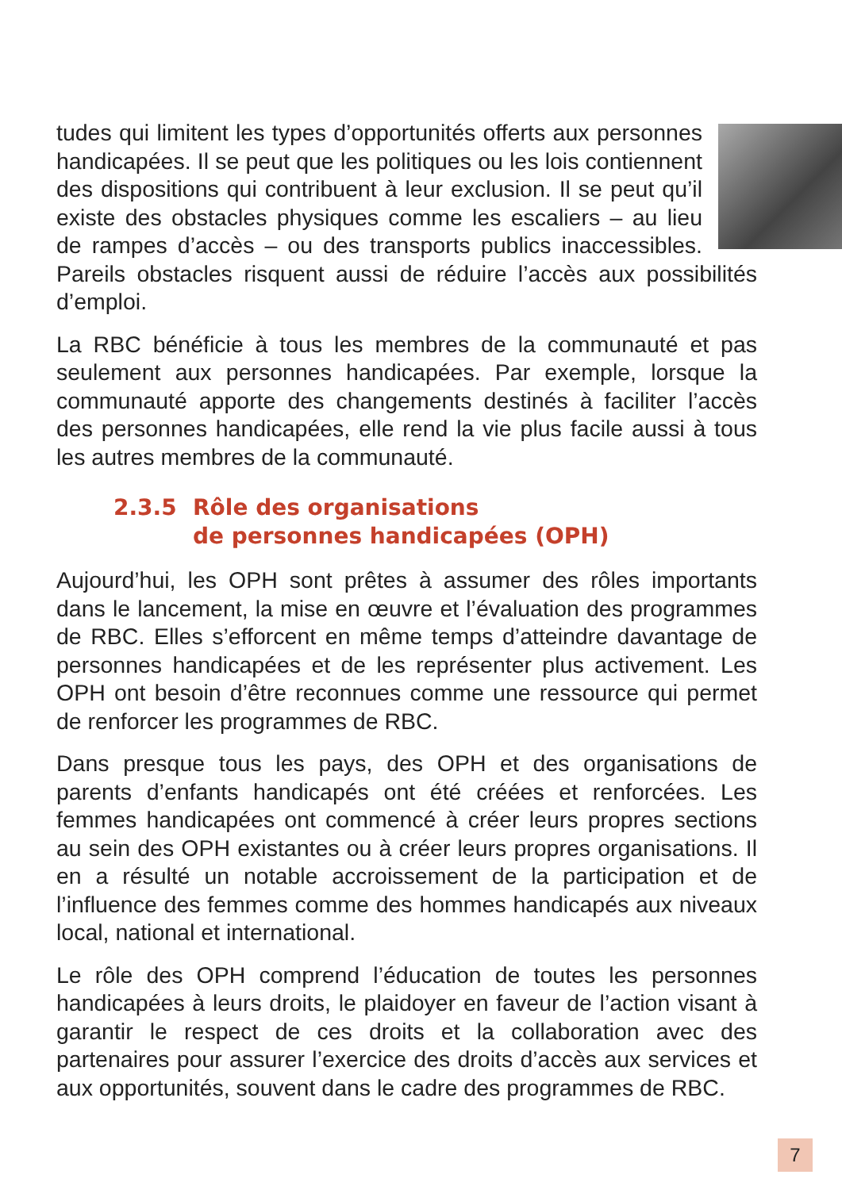tudes qui limitent les types d’opportunités offerts aux personnes handicapées. Il se peut que les politiques ou les lois contiennent des dispositions qui contribuent à leur exclusion. Il se peut qu’il existe des obstacles physiques comme les escaliers – au lieu de rampes d’accès – ou des transports publics inaccessibles. Pareils obstacles risquent aussi de réduire l’accès aux possibilités d’emploi.
La RBC bénéficie à tous les membres de la communauté et pas seulement aux personnes handicapées. Par exemple, lorsque la communauté apporte des changements destinés à faciliter l’accès des personnes handicapées, elle rend la vie plus facile aussi à tous les autres membres de la communauté.
2.3.5 Rôle des organisations
de personnes handicapées (OPH)
Aujourd’hui, les OPH sont prêtes à assumer des rôles importants dans le lancement, la mise en œuvre et l’évaluation des programmes de RBC. Elles s’efforcent en même temps d’atteindre davantage de personnes handicapées et de les représenter plus activement. Les OPH ont besoin d’être reconnues comme une ressource qui permet de renforcer les programmes de RBC.
Dans presque tous les pays, des OPH et des organisations de parents d’enfants handicapés ont été créées et renforcées. Les femmes handicapées ont commencé à créer leurs propres sections au sein des OPH existantes ou à créer leurs propres organisations. Il en a résulté un notable accroissement de la participation et de l’influence des femmes comme des hommes handicapés aux niveaux local, national et international.
Le rôle des OPH comprend l’éducation de toutes les personnes handicapées à leurs droits, le plaidoyer en faveur de l’action visant à garantir le respect de ces droits et la collaboration avec des partenaires pour assurer l’exercice des droits d’accès aux services et aux opportunités, souvent dans le cadre des programmes de RBC.
7